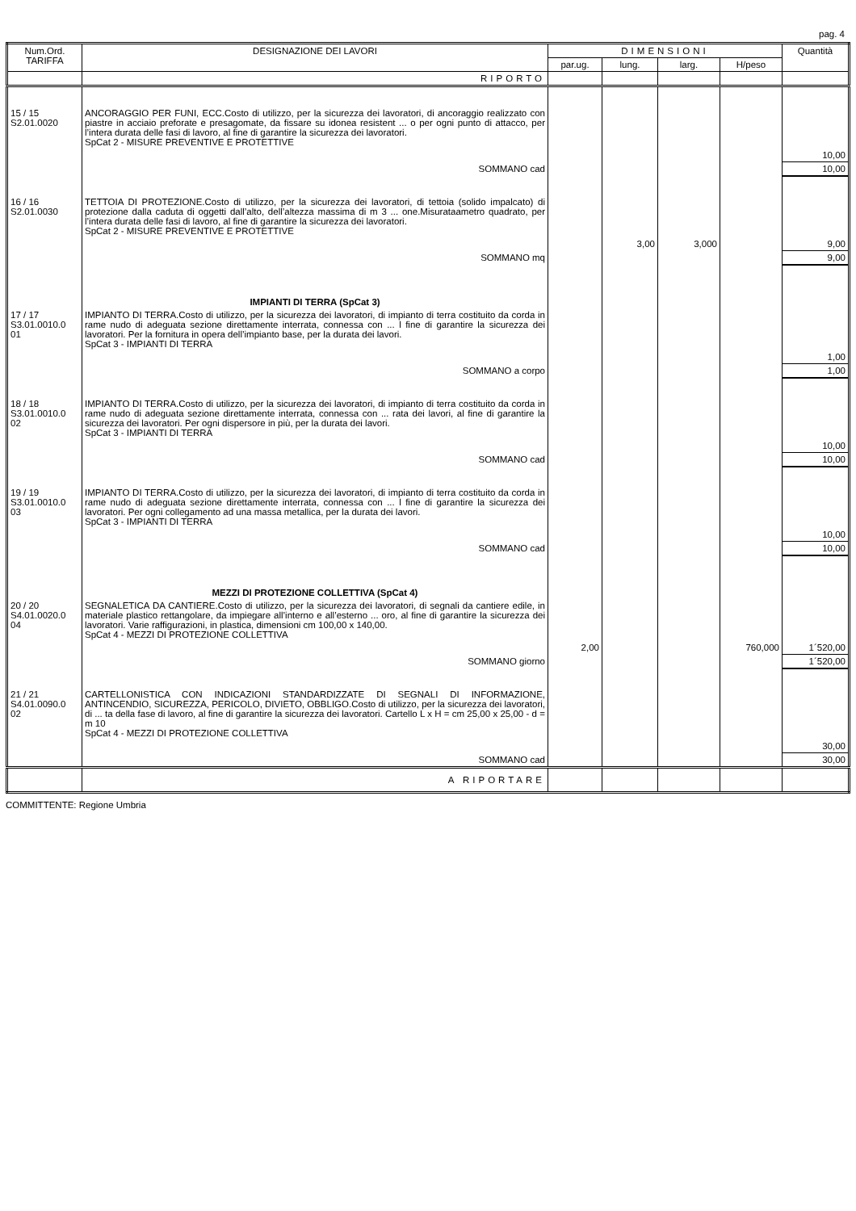pag. 4
| Num.Ord. TARIFFA | DESIGNAZIONE DEI LAVORI | DIMENSIONI | | | | Quantità |
| --- | --- | --- | --- | --- | --- | --- |
| | | par.ug. | lung. | larg. | H/peso | |
| | RIPORTO | | | | | |
| 15 / 15 S2.01.0020 | ANCORAGGIO PER FUNI, ECC.Costo di utilizzo, per la sicurezza dei lavoratori, di ancoraggio realizzato con piastre in acciaio preforate e presagomate, da fissare su idonea resistent ... o per ogni punto di attacco, per l’intera durata delle fasi di lavoro, al fine di garantire la sicurezza dei lavoratori. SpCat 2 - MISURE PREVENTIVE E PROTETTIVE | | | | | |
| | | | | | | 10,00 |
| | SOMMANO cad | | | | | 10,00 |
| 16 / 16 S2.01.0030 | TETTOIA DI PROTEZIONE.Costo di utilizzo, per la sicurezza dei lavoratori, di tettoia (solido impalcato) di protezione dalla caduta di oggetti dall’alto, dell’altezza massima di m 3 ... one.Misurataametro quadrato, per l’intera durata delle fasi di lavoro, al fine di garantire la sicurezza dei lavoratori. SpCat 2 - MISURE PREVENTIVE E PROTETTIVE | | | | | |
| | | | 3,00 | 3,000 | | 9,00 |
| | SOMMANO mq | | | | | 9,00 |
| | IMPIANTI DI TERRA (SpCat 3) | | | | | |
| 17 / 17 S3.01.0010.0 01 | IMPIANTO DI TERRA.Costo di utilizzo, per la sicurezza dei lavoratori, di impianto di terra costituito da corda in rame nudo di adeguata sezione direttamente interrata, connessa con ... l fine di garantire la sicurezza dei lavoratori. Per la fornitura in opera dell’impianto base, per la durata dei lavori. SpCat 3 - IMPIANTI DI TERRA | | | | | |
| | | | | | | 1,00 |
| | SOMMANO a corpo | | | | | 1,00 |
| 18 / 18 S3.01.0010.0 02 | IMPIANTO DI TERRA.Costo di utilizzo, per la sicurezza dei lavoratori, di impianto di terra costituito da corda in rame nudo di adeguata sezione direttamente interrata, connessa con ... rata dei lavori, al fine di garantire la sicurezza dei lavoratori. Per ogni dispersore in più, per la durata dei lavori. SpCat 3 - IMPIANTI DI TERRA | | | | | |
| | | | | | | 10,00 |
| | SOMMANO cad | | | | | 10,00 |
| 19 / 19 S3.01.0010.0 03 | IMPIANTO DI TERRA.Costo di utilizzo, per la sicurezza dei lavoratori, di impianto di terra costituito da corda in rame nudo di adeguata sezione direttamente interrata, connessa con ... l fine di garantire la sicurezza dei lavoratori. Per ogni collegamento ad una massa metallica, per la durata dei lavori. SpCat 3 - IMPIANTI DI TERRA | | | | | |
| | | | | | | 10,00 |
| | SOMMANO cad | | | | | 10,00 |
| | MEZZI DI PROTEZIONE COLLETTIVA (SpCat 4) | | | | | |
| 20 / 20 S4.01.0020.0 04 | SEGNALETICA DA CANTIERE.Costo di utilizzo, per la sicurezza dei lavoratori, di segnali da cantiere edile, in materiale plastico rettangolare, da impiegare all’interno e all’esterno ... oro, al fine di garantire la sicurezza dei lavoratori. Varie raffigurazioni, in plastica, dimensioni cm 100,00 x 140,00. SpCat 4 - MEZZI DI PROTEZIONE COLLETTIVA | | | | | |
| | | 2,00 | | | 760,000 | 1´520,00 |
| | SOMMANO giorno | | | | | 1´520,00 |
| 21 / 21 S4.01.0090.0 02 | CARTELLONISTICA CON INDICAZIONI STANDARDIZZATE DI SEGNALI DI INFORMAZIONE, ANTINCENDIO, SICUREZZA, PERICOLO, DIVIETO, OBBLIGO.Costo di utilizzo, per la sicurezza dei lavoratori, di ... ta della fase di lavoro, al fine di garantire la sicurezza dei lavoratori. Cartello L x H = cm 25,00 x 25,00 - d = m 10 SpCat 4 - MEZZI DI PROTEZIONE COLLETTIVA | | | | | |
| | | | | | | 30,00 |
| | SOMMANO cad | | | | | 30,00 |
| | A RIPORTARE | | | | | |
COMMITTENTE: Regione Umbria